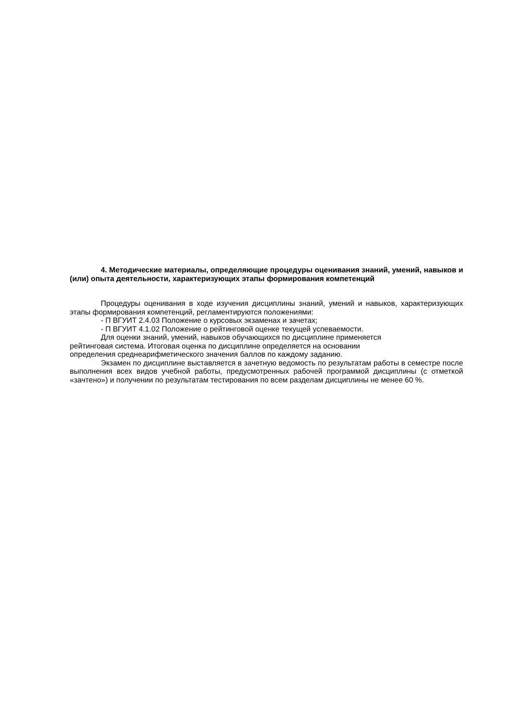4. Методические материалы, определяющие процедуры оценивания знаний, умений, навыков и (или) опыта деятельности, характеризующих этапы формирования компетенций
Процедуры оценивания в ходе изучения дисциплины знаний, умений и навыков, характеризующих этапы формирования компетенций, регламентируются положениями:
- П ВГУИТ 2.4.03 Положение о курсовых экзаменах и зачетах;
- П ВГУИТ 4.1.02 Положение о рейтинговой оценке текущей успеваемости.
Для оценки знаний, умений, навыков обучающихся по дисциплине применяется
рейтинговая система. Итоговая оценка по дисциплине определяется на основании
определения среднеарифметического значения баллов по каждому заданию.
Экзамен по дисциплине выставляется в зачетную ведомость по результатам работы в семестре после выполнения всех видов учебной работы, предусмотренных рабочей программой дисциплины (с отметкой «зачтено») и получении по результатам тестирования по всем разделам дисциплины не менее 60 %.